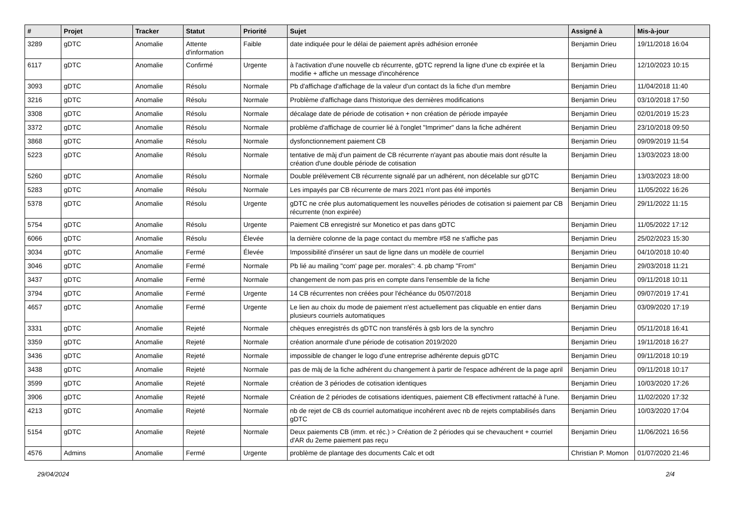| # | Projet | Tracker | Statut | Priorité | Sujet | Assigné à | Mis-à-jour |
| --- | --- | --- | --- | --- | --- | --- | --- |
| 3289 | gDTC | Anomalie | Attente d'information | Faible | date indiquée pour le délai de paiement après adhésion erronée | Benjamin Drieu | 19/11/2018 16:04 |
| 6117 | gDTC | Anomalie | Confirmé | Urgente | à l'activation d'une nouvelle cb récurrente, gDTC reprend la ligne d'une cb expirée et la modifie + affiche un message d'incohérence | Benjamin Drieu | 12/10/2023 10:15 |
| 3093 | gDTC | Anomalie | Résolu | Normale | Pb d'affichage d'affichage de la valeur d'un contact ds la fiche d'un membre | Benjamin Drieu | 11/04/2018 11:40 |
| 3216 | gDTC | Anomalie | Résolu | Normale | Problème d'affichage dans l'historique des dernières modifications | Benjamin Drieu | 03/10/2018 17:50 |
| 3308 | gDTC | Anomalie | Résolu | Normale | décalage date de période de cotisation + non création de période impayée | Benjamin Drieu | 02/01/2019 15:23 |
| 3372 | gDTC | Anomalie | Résolu | Normale | problème d'affichage de courrier lié à l'onglet "Imprimer" dans la fiche adhérent | Benjamin Drieu | 23/10/2018 09:50 |
| 3868 | gDTC | Anomalie | Résolu | Normale | dysfonctionnement paiement CB | Benjamin Drieu | 09/09/2019 11:54 |
| 5223 | gDTC | Anomalie | Résolu | Normale | tentative de màj d'un paiment de CB récurrente n'ayant pas aboutie mais dont résulte la création d'une double période de cotisation | Benjamin Drieu | 13/03/2023 18:00 |
| 5260 | gDTC | Anomalie | Résolu | Normale | Double prélèvement CB récurrente signalé par un adhérent, non décelable sur gDTC | Benjamin Drieu | 13/03/2023 18:00 |
| 5283 | gDTC | Anomalie | Résolu | Normale | Les impayés par CB récurrente de mars 2021 n'ont pas été importés | Benjamin Drieu | 11/05/2022 16:26 |
| 5378 | gDTC | Anomalie | Résolu | Urgente | gDTC ne crée plus automatiquement les nouvelles périodes de cotisation si paiement par CB récurrente (non expirée) | Benjamin Drieu | 29/11/2022 11:15 |
| 5754 | gDTC | Anomalie | Résolu | Urgente | Paiement CB enregistré sur Monetico et pas dans gDTC | Benjamin Drieu | 11/05/2022 17:12 |
| 6066 | gDTC | Anomalie | Résolu | Élevée | la dernière colonne de la page contact du membre #58 ne s'affiche pas | Benjamin Drieu | 25/02/2023 15:30 |
| 3034 | gDTC | Anomalie | Fermé | Élevée | Impossibilité d'insérer un saut de ligne dans un modèle de courriel | Benjamin Drieu | 04/10/2018 10:40 |
| 3046 | gDTC | Anomalie | Fermé | Normale | Pb lié au mailing "com' page per. morales": 4. pb champ "From" | Benjamin Drieu | 29/03/2018 11:21 |
| 3437 | gDTC | Anomalie | Fermé | Normale | changement de nom pas pris en compte dans l'ensemble de la fiche | Benjamin Drieu | 09/11/2018 10:11 |
| 3794 | gDTC | Anomalie | Fermé | Urgente | 14 CB récurrentes non créées pour l'échéance du 05/07/2018 | Benjamin Drieu | 09/07/2019 17:41 |
| 4657 | gDTC | Anomalie | Fermé | Urgente | Le lien au choix du mode de paiement n'est actuellement pas cliquable en entier dans plusieurs courriels automatiques | Benjamin Drieu | 03/09/2020 17:19 |
| 3331 | gDTC | Anomalie | Rejeté | Normale | chèques enregistrés ds gDTC non transférés à gsb lors de la synchro | Benjamin Drieu | 05/11/2018 16:41 |
| 3359 | gDTC | Anomalie | Rejeté | Normale | création anormale d'une période de cotisation 2019/2020 | Benjamin Drieu | 19/11/2018 16:27 |
| 3436 | gDTC | Anomalie | Rejeté | Normale | impossible de changer le logo d'une entreprise adhérente depuis gDTC | Benjamin Drieu | 09/11/2018 10:19 |
| 3438 | gDTC | Anomalie | Rejeté | Normale | pas de màj de la fiche adhérent du changement à partir de l'espace adhérent de la page april | Benjamin Drieu | 09/11/2018 10:17 |
| 3599 | gDTC | Anomalie | Rejeté | Normale | création de 3 périodes de cotisation identiques | Benjamin Drieu | 10/03/2020 17:26 |
| 3906 | gDTC | Anomalie | Rejeté | Normale | Création de 2 périodes de cotisations identiques, paiement CB effectivment rattaché à l'une. | Benjamin Drieu | 11/02/2020 17:32 |
| 4213 | gDTC | Anomalie | Rejeté | Normale | nb de rejet de CB ds courriel automatique incohérent avec nb de rejets comptabilisés dans gDTC | Benjamin Drieu | 10/03/2020 17:04 |
| 5154 | gDTC | Anomalie | Rejeté | Normale | Deux paiements CB (imm. et réc.) > Création de 2 périodes qui se chevauchent + courriel d'AR du 2eme paiement pas reçu | Benjamin Drieu | 11/06/2021 16:56 |
| 4576 | Admins | Anomalie | Fermé | Urgente | problème de plantage des documents Calc et odt | Christian P. Momon | 01/07/2020 21:46 |
29/04/2024 2/4